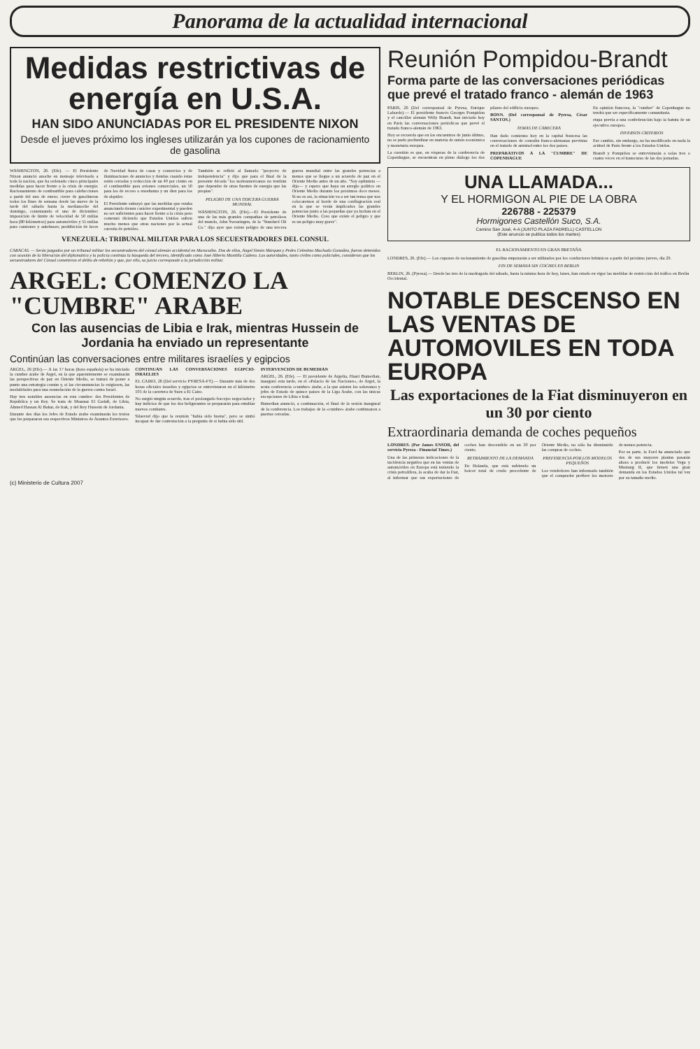Panorama de la actualidad internacional
Medidas restrictivas de energía en U.S.A.
HAN SIDO ANUNCIADAS POR EL PRESIDENTE NIXON
Desde el jueves próximo los ingleses utilizarán ya los cupones de racionamiento de gasolina
WASHINGTON, 26. (Efe). — El Presidente Nixon anunció anoche en mensaje televisado a toda la nación, que ha ordenado cinco principales medidas para hacer frente a la crisis de energía: Racionamiento de combustible para calefacciones a partir del uno de enero; cierre de gasolineras todos los fines de semana desde las nueve de la tarde del sábado hasta la medianoche del domingo, comenzando el uno de diciembre; imposición de límite de velocidad de 50 millas hora (80 kilómetros) para automóviles y 55 millas para camiones y autobuses; prohibición de luces de Navidad fuera de casas y comercios y de iluminaciones de anuncios y tiendas cuando éstas estén cerradas y reducción de un 40 por ciento en el combustible para aviones comerciales, un 50 para los de recreo o enseñanza y un diez para los de alquiler.
El Presidente subrayó que las medidas que estaba anunciando tienen carácter experimental y pueden no ser suficientes para hacer frente a la crisis pero comenzó diciendo que Estados Unidos sufren mucho menos que otras naciones por la actual carestía de petróleo.
También se refirió al llamado "proyecto de independencia" y dijo que para el final de la presente década "los norteamericanos no tendrán que depender de otras fuentes de energía que las propias".
PELIGRO DE UNA TERCERA GUERRA MUNDIAL
WASHINGTON, 26. (Efe).—El Presidente de una de las más grandes compañías de petróleos del mundo, John Swearingen, de la "Standard Oil Co." dijo ayer que existe peligro de una tercera guerra mundial entre las grandes potencias a menos que se llegue a un acuerdo de paz en el Oriente Medio antes de un año. "Soy optimista —dijo— y espero que haya un arreglo político en Oriente Medio durante los próximos doce meses. Si no es así, la situación va a ser tan tensa que nos colocaremos al borde de una conflagración real en la que se verán implicados las grandes potencias junto a las pequeñas que ya luchan en el Oriente Medio. Creo que existe el peligro y que es un peligro muy grave".
VENEZUELA: TRIBUNAL MILITAR PARA LOS SECUESTRADORES DEL CONSUL
CARACAS. — Serán juzgados por un tribunal militar los secuestradores del cónsul alemán occidental en Maracaibo. Dos de ellos, Angel Simón Márquez y Pedro Celestino Machado González, fueron detenidos con ocasión de la liberación del diplomático y la policía continúa la búsqueda del tercero, identificado como José Alberto Montilla Cadeno. Las autoridades, tanto civiles como policiales, consideran que los secuestradores del Cónsul cometieron el delito de rebelión y que, por ello, su juicio corresponde a la jurisdicción militar.
ARGEL: COMENZO LA "CUMBRE" ARABE
Con las ausencias de Libia e Irak, mientras Hussein de Jordania ha enviado un representante
Continúan las conversaciones entre militares israelíes y egipcios
ARGEL, 26 (Efe).— A las 17 horas (hora española) se ha iniciado la cumbre árabe de Argel, en la que aparentemente se examinarán las perspectivas de paz en Oriente Medio, se tratará de poner a punto una estrategia común y, si las circunstancias lo exigiesen, las modalidades para una reanudación de la guerra contra Israel.
Hay tres notables ausencias en esta cumbre: dos Presidentes de República y un Rey. Se trata de Muamar El Gadafi, de Libia, Ahmed Hassan Al Bakar, de Irak, y del Rey Hussein de Jordania.
Durante dos días los Jefes de Estado árabe examinarán los textos que les prepararon sus respectivos Ministros de Asuntos Exteriores.
CONTINUAN LAS CONVERSACIONES EGIPCIO-ISRAELIES
EL CAIRO, 26 (Del servicio PYRESA-FT).— Durante más de dos horas oficiales israelíes y egipcios se entrevistaron en el kilómetro 101 de la carretera de Suez a El Cairo.
No surgió ningún acuerdo, tras el prolongado forcejeo negociador y hay indicios de que los dos beligerantes se prepararán para entablar nuevos combates.
Silasvud dijo que la reunión "había sido buena", pero se sintió incapaz de dar contestación a la pregunta de si había sido útil.
INTERVENCION DE BUMEDIAN
ARGEL, 26. (Efe). — El presidente de Argelia, Huari Bumedian, inauguró esta tarde, en el «Palacio de las Naciones», de Argel, la sexta conferencia «cumbre» árabe, a la que asisten los soberanos y jefes de Estado de quince países de la Liga Arabe, con las únicas excepciones de Libia e Irak.
Bumedian anunció, a continuación, el final de la sesión inaugural de la conferencia. Los trabajos de la «cumbre» árabe continuaron a puertas cerradas.
Reunión Pompidou-Brandt
Forma parte de las conversaciones periódicas que prevé el tratado franco - alemán de 1963
PARIS, 26 (Del corresponsal de Pyresa, Enrique Laborde).— El presidente francés Georges Pompidou y el canciller alemán Willy Brandt, han iniciado hoy en París las conversaciones periódicas que prevé el tratado franco-alemán de 1963.
Hoy se recuerda que en los encuentros de junio último, no se pudo profundizar en materia de unión económica y monetaria europea.
La cuestión es que, en vísperas de la conferencia de Copenhague, se encuentran en pleno diálogo los dos pilares del edificio europeo.
BONN. (Del corresponsal de Pyresa, César SANTOS.)
TEMAS DE CABECERA
Han dado comienzo hoy en la capital francesa las conversaciones de consulta franco-alemanas previstas en el tratado de amistad entre los dos países.
PREPARATIVOS A LA "CUMBRE" DE COPENHAGUE
En opinión francesa, la "cumbre" de Copenhague no tendrá que ser específicamente comunitaria.
etapa previa a una confederación bajo la batuta de un ejecutivo europeo.
DIVERSOS CRITERIOS
Ese cambio, sin embargo, no ha modificado en nada la actitud de París frente a los Estados Unidos.
Brandt y Pompidou se entrevistarán a solas tres o cuatro veces en el transcurso de las dos jornadas.
UNA LLAMADA...
Y EL HORMIGON AL PIE DE LA OBRA
226788 - 225379
Hormigones Castellón Suco, S.A.
Camino San José, 4-A (JUNTO PLAZA FADRELL) CASTELLON
(Este anuncio se publica todos los martes)
EL RACIONAMIENTO EN GRAN BRETAÑA
LONDRES, 26. (Efe).— Los cupones de racionamiento de gasolina empezarán a ser utilizados por los conductores británicos a partir del próximo jueves, día 29.
FIN DE SEMANA SIN COCHES EN BERLIN
BERLIN, 26. (Pyresa).— Desde las tres de la madrugada del sábado, hasta la misma hora de hoy, lunes, han estado en vigor las medidas de restricción del tráfico en Berlín Occidental.
NOTABLE DESCENSO EN LAS VENTAS DE AUTOMOVILES EN TODA EUROPA
Las exportaciones de la Fiat disminuyeron en un 30 por ciento
Extraordinaria demanda de coches pequeños
LONDRES. (Por James ENSOR, del servicio Pyresa - Financial Times.)
Una de las primeras indicaciones de la incidencia negativa que en las ventas de automóviles en Europa está teniendo la crisis petrolífera, la acaba de dar la Fiat, al informar que sus exportaciones de coches han descendido en un 30 por ciento.
RETRAIMIENTO DE LA DEMANDA
En Holanda, que está sufriendo un boicot total de crudo procedente de Oriente Medio, no sólo ha disminuido las compras de coches.
PREFERENCIA POR LOS MODELOS PEQUEÑOS
Los vendedores han informado también que el comprador prefiere los motores de menos potencia.
Por su parte, la Ford ha anunciado que dos de sus mayores plantas pasarán ahora a producir los modelos Vega y Mustang II, que tienen una gran demanda en los Estados Unidos tal vez por su tamaño medio.
(c) Ministerio de Cultura 2007